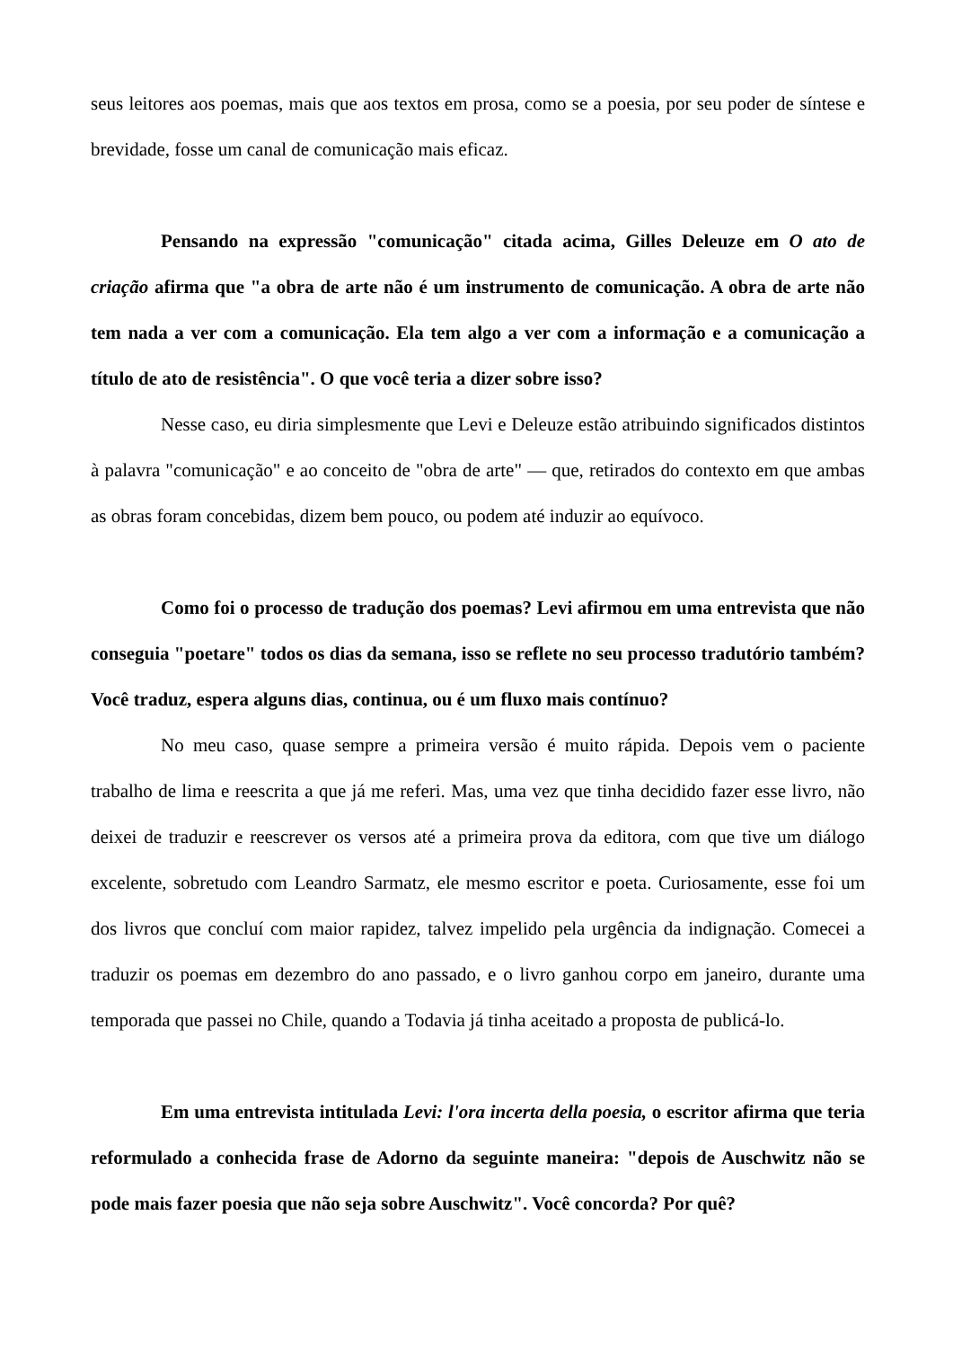seus leitores aos poemas, mais que aos textos em prosa, como se a poesia, por seu poder de síntese e brevidade, fosse um canal de comunicação mais eficaz.
Pensando na expressão "comunicação" citada acima, Gilles Deleuze em O ato de criação afirma que "a obra de arte não é um instrumento de comunicação. A obra de arte não tem nada a ver com a comunicação. Ela tem algo a ver com a informação e a comunicação a título de ato de resistência". O que você teria a dizer sobre isso?
Nesse caso, eu diria simplesmente que Levi e Deleuze estão atribuindo significados distintos à palavra "comunicação" e ao conceito de "obra de arte" — que, retirados do contexto em que ambas as obras foram concebidas, dizem bem pouco, ou podem até induzir ao equívoco.
Como foi o processo de tradução dos poemas? Levi afirmou em uma entrevista que não conseguia "poetare" todos os dias da semana, isso se reflete no seu processo tradutório também? Você traduz, espera alguns dias, continua, ou é um fluxo mais contínuo?
No meu caso, quase sempre a primeira versão é muito rápida. Depois vem o paciente trabalho de lima e reescrita a que já me referi. Mas, uma vez que tinha decidido fazer esse livro, não deixei de traduzir e reescrever os versos até a primeira prova da editora, com que tive um diálogo excelente, sobretudo com Leandro Sarmatz, ele mesmo escritor e poeta. Curiosamente, esse foi um dos livros que concluí com maior rapidez, talvez impelido pela urgência da indignação. Comecei a traduzir os poemas em dezembro do ano passado, e o livro ganhou corpo em janeiro, durante uma temporada que passei no Chile, quando a Todavia já tinha aceitado a proposta de publicá-lo.
Em uma entrevista intitulada Levi: l'ora incerta della poesia, o escritor afirma que teria reformulado a conhecida frase de Adorno da seguinte maneira: "depois de Auschwitz não se pode mais fazer poesia que não seja sobre Auschwitz". Você concorda? Por quê?